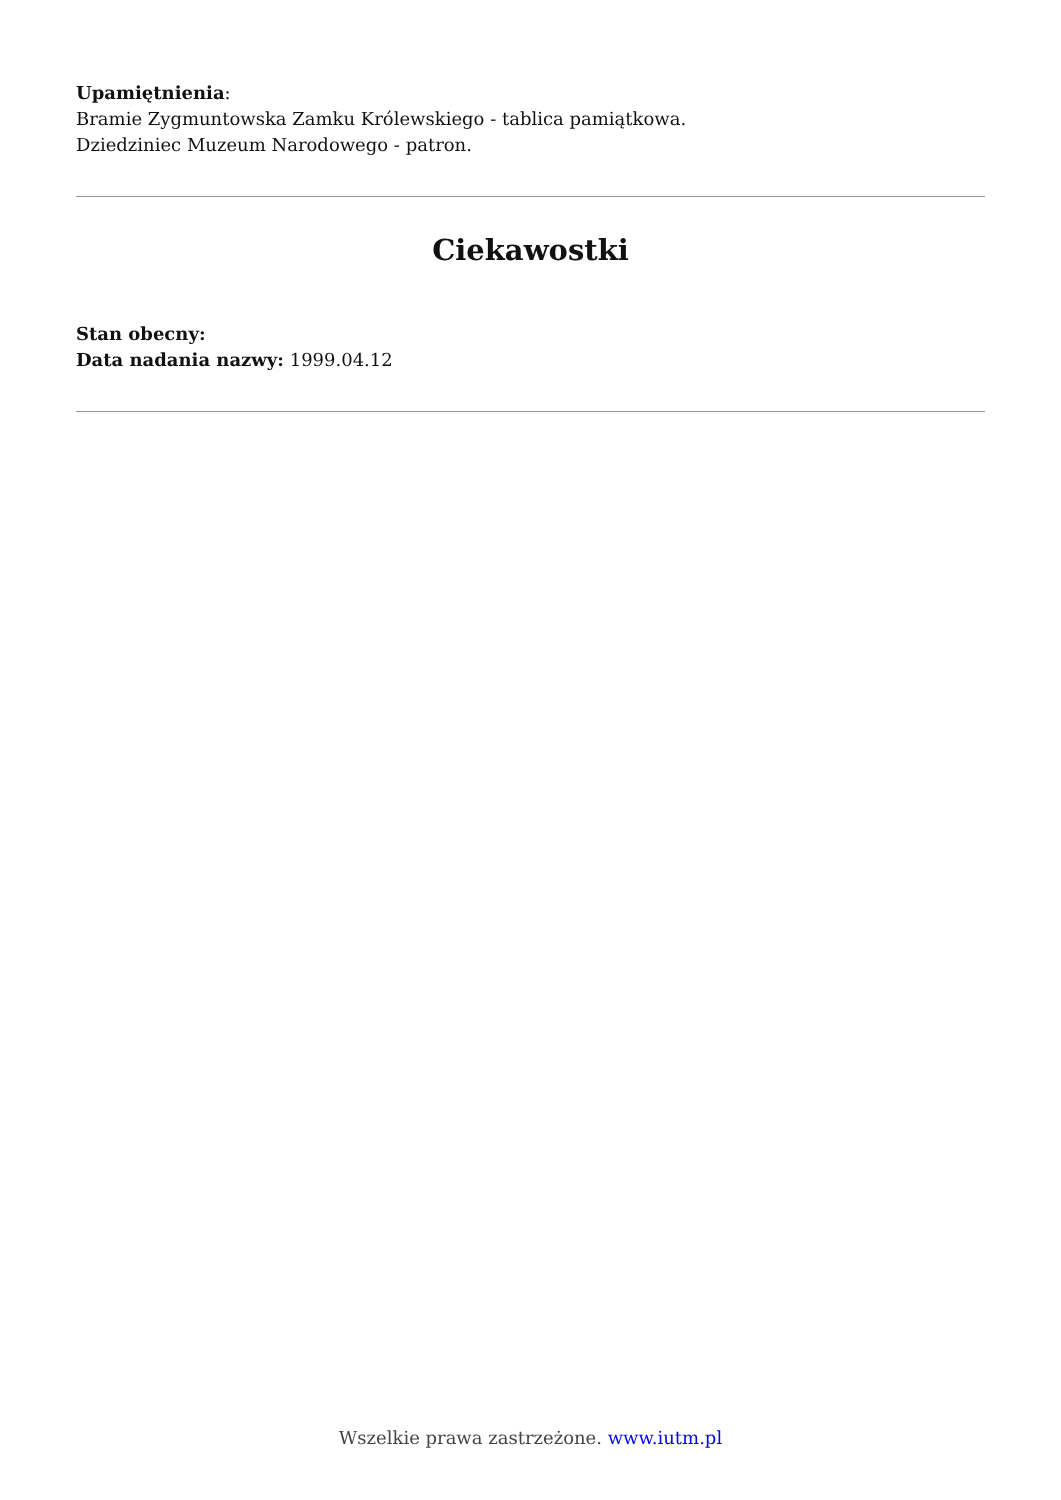Upamiętnienia:
Bramie Zygmuntowska Zamku Królewskiego - tablica pamiątkowa.
Dziedziniec Muzeum Narodowego - patron.
Ciekawostki
Stan obecny:
Data nadania nazwy: 1999.04.12
Wszelkie prawa zastrzeżone. www.iutm.pl